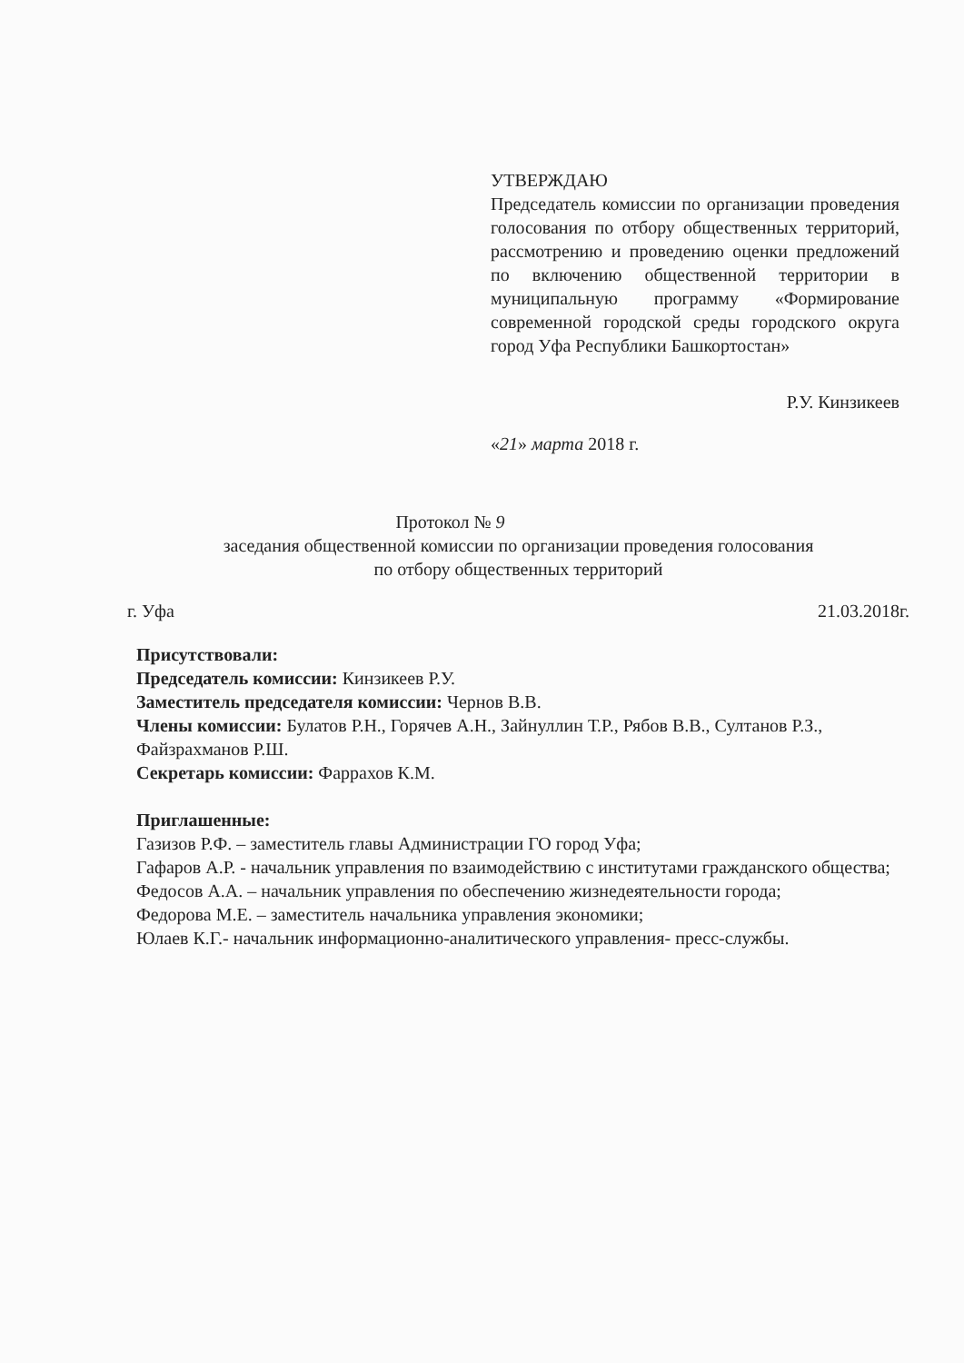УТВЕРЖДАЮ
Председатель комиссии по организации проведения голосования по отбору общественных территорий, рассмотрению и проведению оценки предложений по включению общественной территории в муниципальную программу «Формирование современной городской среды городского округа город Уфа Республики Башкортостан»
Р.У. Кинзикеев
«21» марта 2018 г.
Протокол № 9
заседания общественной комиссии по организации проведения голосования
по отбору общественных территорий
г. Уфа 21.03.2018г.
Присутствовали:
Председатель комиссии: Кинзикеев Р.У.
Заместитель председателя комиссии: Чернов В.В.
Члены комиссии: Булатов Р.Н., Горячев А.Н., Зайнуллин Т.Р., Рябов В.В., Султанов Р.З., Файзрахманов Р.Ш.
Секретарь комиссии: Фаррахов К.М.
Приглашенные:
Газизов Р.Ф. – заместитель главы Администрации ГО город Уфа;
Гафаров А.Р. - начальник управления по взаимодействию с институтами гражданского общества;
Федосов А.А. – начальник управления по обеспечению жизнедеятельности города;
Федорова М.Е. – заместитель начальника управления экономики;
Юлаев К.Г.- начальник информационно-аналитического управления- пресс-службы.